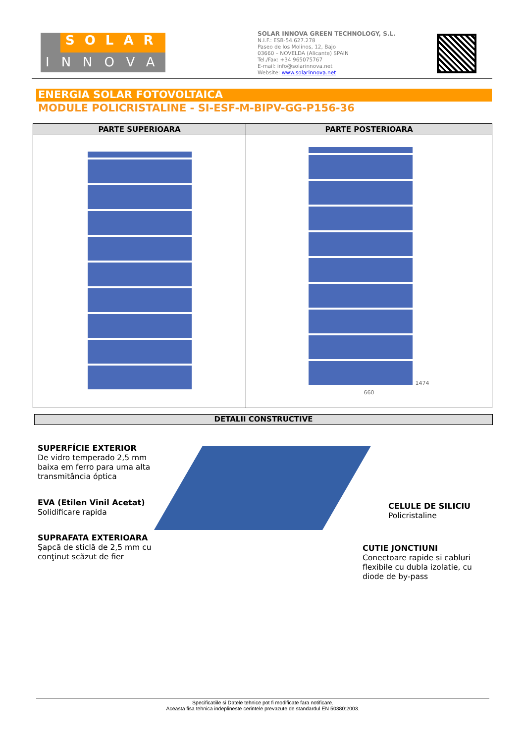SOLAR
INNOVA
SOLAR INNOVA GREEN TECHNOLOGY, S.L.
N.I.F.: ESB-54.627.278
Paseo de los Molinos, 12, Bajo
03660 – NOVELDA (Alicante) SPAIN
Tel./Fax: +34 965075767
E-mail: info@solarinnova.net
Website: www.solarinnova.net
ENERGIA SOLAR FOTOVOLTAICA
MODULE POLICRISTALINE - SI-ESF-M-BIPV-GG-P156-36
| PARTE SUPERIOARA | PARTE POSTERIOARA |
| --- | --- |
| | 1474 660 |
DETALII CONSTRUCTIVE
SUPERFÍCIE EXTERIOR
De vidro temperado 2,5 mm baixa em ferro para uma alta transmitância óptica
EVA (Etilen Vinil Acetat)
Solidificare rapida
SUPRAFATA EXTERIOARA
Şapcă de sticlă de 2,5 mm cu conţinut scăzut de fier
CELULE DE SILICIU
Policristaline
CUTIE JONCTIUNI
Conectoare rapide si cabluri flexibile cu dubla izolatie, cu diode de by-pass
Specificatiile si Datele tehnice pot fi modificate fara notificare.
Aceasta fisa tehnica indeplineste cerintele prevazute de standardul EN 50380:2003.